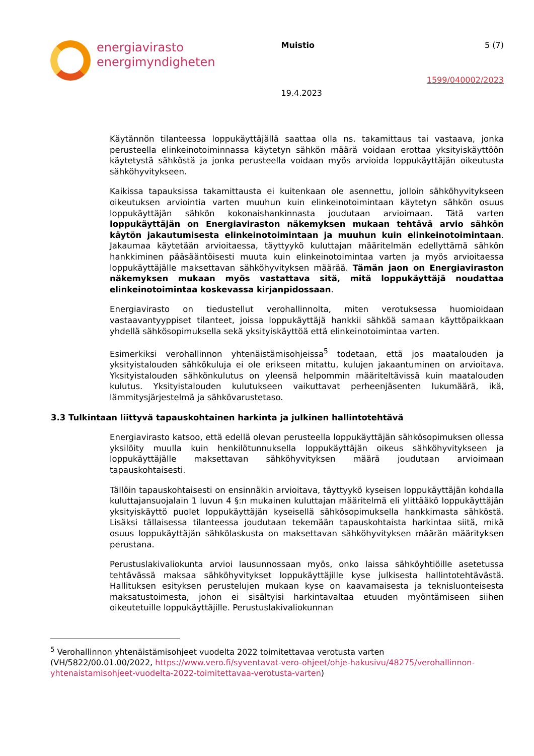energiavirasto
energimyndigheten
Muistio
19.4.2023
5 (7)
1599/040002/2023
Käytännön tilanteessa loppukäyttäjällä saattaa olla ns. takamittaus tai vastaava, jonka perusteella elinkeinotoiminnassa käytetyn sähkön määrä voidaan erottaa yksityiskäyttöön käytetystä sähköstä ja jonka perusteella voidaan myös arvioida loppukäyttäjän oikeutusta sähköhyvitykseen.
Kaikissa tapauksissa takamittausta ei kuitenkaan ole asennettu, jolloin sähköhyvitykseen oikeutuksen arviointia varten muuhun kuin elinkeinotoimintaan käytetyn sähkön osuus loppukäyttäjän sähkön kokonaishankinnasta joudutaan arvioimaan. Tätä varten loppukäyttäjän on Energiaviraston näkemyksen mukaan tehtävä arvio sähkön käytön jakautumisesta elinkeinotoimintaan ja muuhun kuin elinkeinotoimintaan. Jakaumaa käytetään arvioitaessa, täyttyykö kuluttajan määritelmän edellyttämä sähkön hankkiminen pääsääntöisesti muuta kuin elinkeinotoimintaa varten ja myös arvioitaessa loppukäyttäjälle maksettavan sähköhyvityksen määrää. Tämän jaon on Energiaviraston näkemyksen mukaan myös vastattava sitä, mitä loppukäyttäjä noudattaa elinkeinotoimintaa koskevassa kirjanpidossaan.
Energiavirasto on tiedustellut verohallinnolta, miten verotuksessa huomioidaan vastaavantyyppiset tilanteet, joissa loppukäyttäjä hankkii sähköä samaan käyttöpaikkaan yhdellä sähkösopimuksella sekä yksityiskäyttöä että elinkeinotoimintaa varten.
Esimerkiksi verohallinnon yhtenäistämisohjeissa<sup>5</sup> todetaan, että jos maatalouden ja yksityistalouden sähkökuluja ei ole erikseen mitattu, kulujen jakaantuminen on arvioitava. Yksityistalouden sähkönkulutus on yleensä helpommin määriteltävissä kuin maatalouden kulutus. Yksityistalouden kulutukseen vaikuttavat perheenjäsenten lukumäärä, ikä, lämmitysjärjestelmä ja sähkövarustetaso.
3.3 Tulkintaan liittyvä tapauskohtainen harkinta ja julkinen hallintotehtävä
Energiavirasto katsoo, että edellä olevan perusteella loppukäyttäjän sähkösopimuksen ollessa yksilöity muulla kuin henkilötunnuksella loppukäyttäjän oikeus sähköhyvitykseen ja loppukäyttäjälle maksettavan sähköhyvityksen määrä joudutaan arvioimaan tapauskohtaisesti.
Tällöin tapauskohtaisesti on ensinnäkin arvioitava, täyttyykö kyseisen loppukäyttäjän kohdalla kuluttajansuojalain 1 luvun 4 §:n mukainen kuluttajan määritelmä eli ylittääkö loppukäyttäjän yksityiskäyttö puolet loppukäyttäjän kyseisellä sähkösopimuksella hankkimasta sähköstä. Lisäksi tällaisessa tilanteessa joudutaan tekemään tapauskohtaista harkintaa siitä, mikä osuus loppukäyttäjän sähkölaskusta on maksettavan sähköhyvityksen määrän määrityksen perustana.
Perustuslakivaliokunta arvioi lausunnossaan myös, onko laissa sähköyhtiöille asetetussa tehtävässä maksaa sähköhyvitykset loppukäyttäjille kyse julkisesta hallintotehtävästä. Hallituksen esityksen perustelujen mukaan kyse on kaavamaisesta ja teknisluonteisesta maksatustoimesta, johon ei sisältyisi harkintavaltaa etuuden myöntämiseen siihen oikeutetuille loppukäyttäjille. Perustuslakivaliokunnan
<sup>5</sup> Verohallinnon yhtenäistämisohjeet vuodelta 2022 toimitettavaa verotusta varten (VH/5822/00.01.00/2022, https://www.vero.fi/syventavat-vero-ohjeet/ohje-hakusivu/48275/verohallinnon-yhtenaistamisohjeet-vuodelta-2022-toimitettavaa-verotusta-varten)